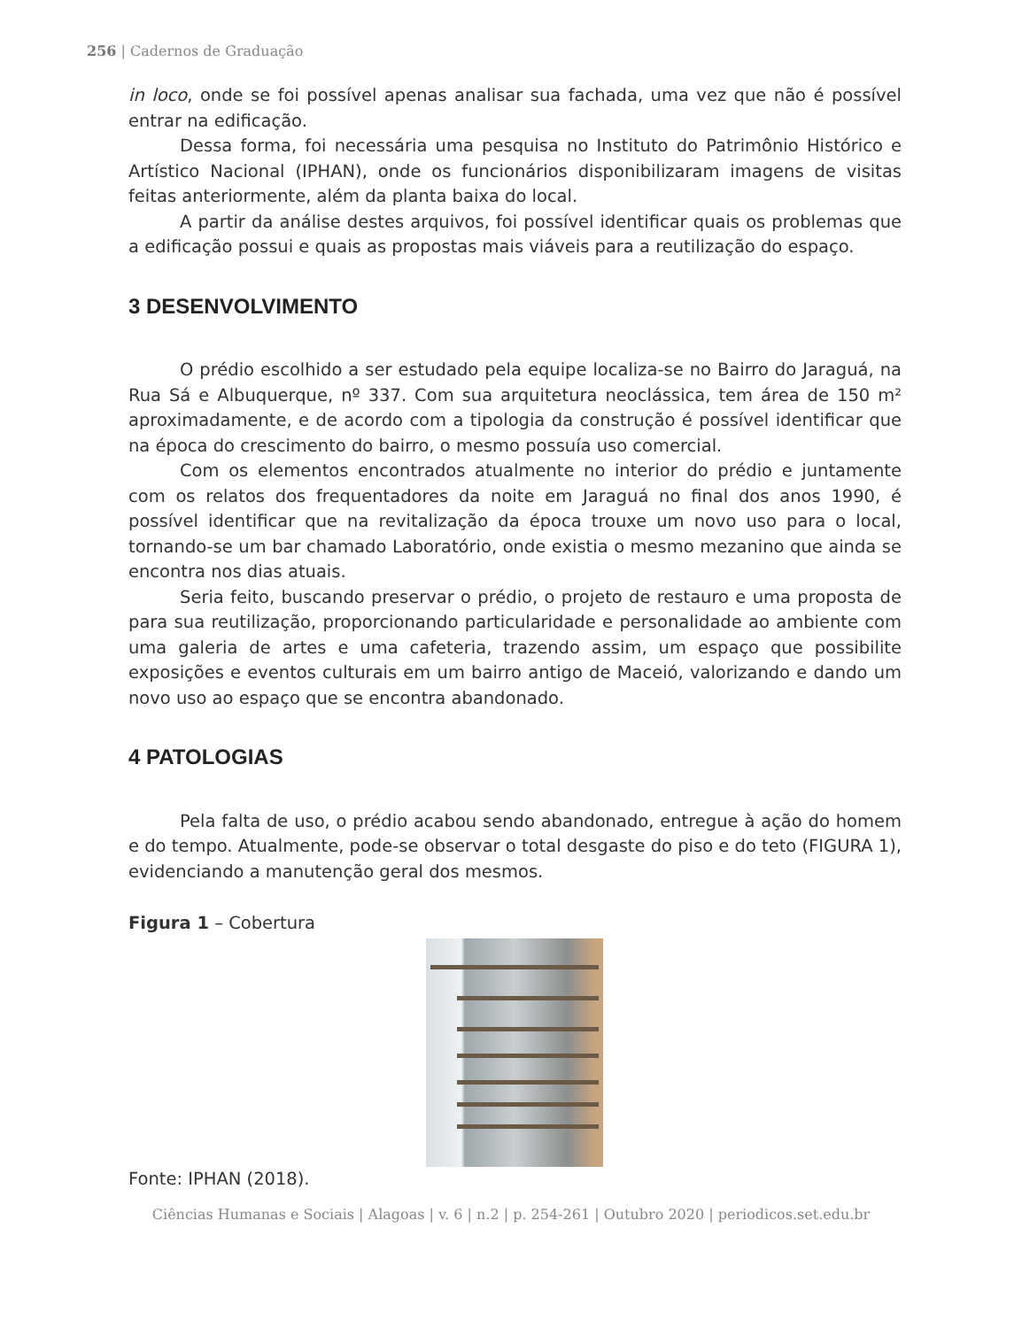256 | Cadernos de Graduação
in loco, onde se foi possível apenas analisar sua fachada, uma vez que não é possível entrar na edificação.
Dessa forma, foi necessária uma pesquisa no Instituto do Patrimônio Histórico e Artístico Nacional (IPHAN), onde os funcionários disponibilizaram imagens de visitas feitas anteriormente, além da planta baixa do local.
A partir da análise destes arquivos, foi possível identificar quais os problemas que a edificação possui e quais as propostas mais viáveis para a reutilização do espaço.
3 DESENVOLVIMENTO
O prédio escolhido a ser estudado pela equipe localiza-se no Bairro do Jaraguá, na Rua Sá e Albuquerque, nº 337. Com sua arquitetura neoclássica, tem área de 150 m² aproximadamente, e de acordo com a tipologia da construção é possível identificar que na época do crescimento do bairro, o mesmo possuía uso comercial.
Com os elementos encontrados atualmente no interior do prédio e juntamente com os relatos dos frequentadores da noite em Jaraguá no final dos anos 1990, é possível identificar que na revitalização da época trouxe um novo uso para o local, tornando-se um bar chamado Laboratório, onde existia o mesmo mezanino que ainda se encontra nos dias atuais.
Seria feito, buscando preservar o prédio, o projeto de restauro e uma proposta de para sua reutilização, proporcionando particularidade e personalidade ao ambiente com uma galeria de artes e uma cafeteria, trazendo assim, um espaço que possibilite exposições e eventos culturais em um bairro antigo de Maceió, valorizando e dando um novo uso ao espaço que se encontra abandonado.
4 PATOLOGIAS
Pela falta de uso, o prédio acabou sendo abandonado, entregue à ação do homem e do tempo. Atualmente, pode-se observar o total desgaste do piso e do teto (FIGURA 1), evidenciando a manutenção geral dos mesmos.
Figura 1 – Cobertura
Fonte: IPHAN (2018).
Ciências Humanas e Sociais | Alagoas | v. 6 | n.2 | p. 254-261 | Outubro 2020 | periodicos.set.edu.br